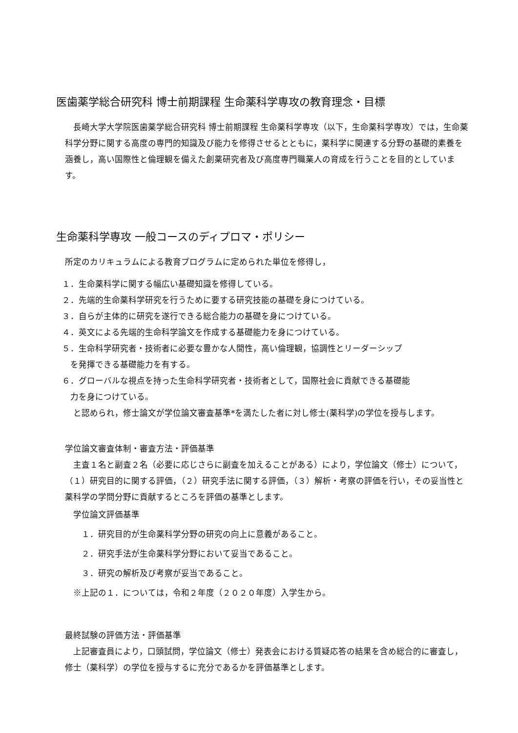医歯薬学総合研究科 博士前期課程 生命薬科学専攻の教育理念・目標
　長崎大学大学院医歯薬学総合研究科 博士前期課程 生命薬科学専攻（以下，生命薬科学専攻）では，生命薬科学分野に関する高度の専門的知識及び能力を修得させるとともに，薬科学に関連する分野の基礎的素養を涵養し，高い国際性と倫理観を備えた創薬研究者及び高度専門職業人の育成を行うことを目的としています。
生命薬科学専攻 一般コースのディプロマ・ポリシー
所定のカリキュラムによる教育プログラムに定められた単位を修得し，
１．生命薬科学に関する幅広い基礎知識を修得している。
２．先端的生命薬科学研究を行うために要する研究技能の基礎を身につけている。
３．自らが主体的に研究を遂行できる総合能力の基礎を身につけている。
４．英文による先端的生命科学論文を作成する基礎能力を身につけている。
５．生命科学研究者・技術者に必要な豊かな人間性，高い倫理観，協調性とリーダーシップ
　を発揮できる基礎能力を有する。
６．グローバルな視点を持った生命科学研究者・技術者として，国際社会に貢献できる基礎能
　力を身につけている。
　と認められ，修士論文が学位論文審査基準*を満たした者に対し修士(薬科学)の学位を授与します。
学位論文審査体制・審査方法・評価基準
　主査１名と副査２名（必要に応じさらに副査を加えることがある）により，学位論文（修士）について，（１）研究目的に関する評価，（２）研究手法に関する評価，（３）解析・考察の評価を行い，その妥当性と薬科学の学問分野に貢献するところを評価の基準とします。
　学位論文評価基準
　　１．研究目的が生命薬科学分野の研究の向上に意義があること。
　　２．研究手法が生命薬科学分野において妥当であること。
　　３．研究の解析及び考察が妥当であること。
　※上記の１．については，令和２年度（２０２０年度）入学生から。
最終試験の評価方法・評価基準
　上記審査員により，口頭試問，学位論文（修士）発表会における質疑応答の結果を含め総合的に審査し，修士（薬科学）の学位を授与するに充分であるかを評価基準とします。